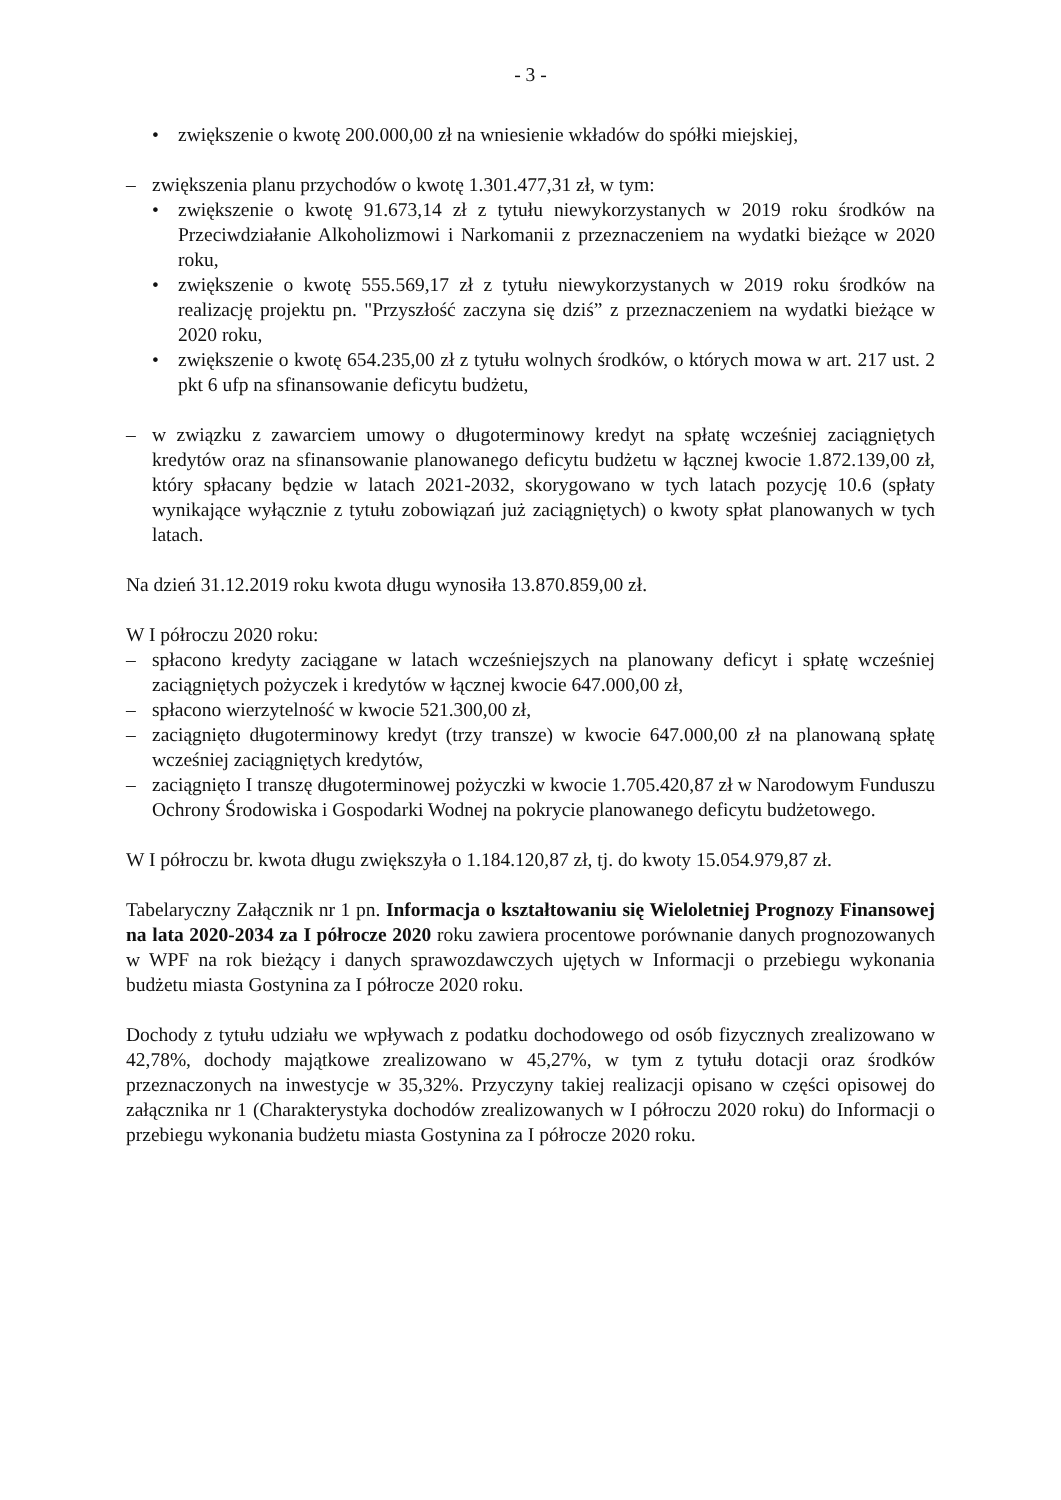- 3 -
• zwiększenie o kwotę 200.000,00 zł na wniesienie wkładów do spółki miejskiej,
– zwiększenia planu przychodów o kwotę 1.301.477,31 zł, w tym:
• zwiększenie o kwotę 91.673,14 zł z tytułu niewykorzystanych w 2019 roku środków na Przeciwdziałanie Alkoholizmowi i Narkomanii z przeznaczeniem na wydatki bieżące w 2020 roku,
• zwiększenie o kwotę 555.569,17 zł z tytułu niewykorzystanych w 2019 roku środków na realizację projektu pn. "Przyszłość zaczyna się dziś” z przeznaczeniem na wydatki bieżące w 2020 roku,
• zwiększenie o kwotę 654.235,00 zł z tytułu wolnych środków, o których mowa w art. 217 ust. 2 pkt 6 ufp na sfinansowanie deficytu budżetu,
– w związku z zawarciem umowy o długoterminowy kredyt na spłatę wcześniej zaciągniętych kredytów oraz na sfinansowanie planowanego deficytu budżetu w łącznej kwocie 1.872.139,00 zł, który spłacany będzie w latach 2021-2032, skorygowano w tych latach pozycję 10.6 (spłaty wynikające wyłącznie z tytułu zobowiązań już zaciągniętych) o kwoty spłat planowanych w tych latach.
Na dzień 31.12.2019 roku kwota długu wynosiła 13.870.859,00 zł.
W I półroczu 2020 roku:
– spłacono kredyty zaciągane w latach wcześniejszych na planowany deficyt i spłatę wcześniej zaciągniętych pożyczek i kredytów w łącznej kwocie 647.000,00 zł,
– spłacono wierzytelność w kwocie 521.300,00 zł,
– zaciągnięto długoterminowy kredyt (trzy transze) w kwocie 647.000,00 zł na planowaną spłatę wcześniej zaciągniętych kredytów,
– zaciągnięto I transzę długoterminowej pożyczki w kwocie 1.705.420,87 zł w Narodowym Funduszu Ochrony Środowiska i Gospodarki Wodnej na pokrycie planowanego deficytu budżetowego.
W I półroczu br. kwota długu zwiększyła o 1.184.120,87 zł, tj. do kwoty 15.054.979,87 zł.
Tabelaryczny Załącznik nr 1 pn. Informacja o kształtowaniu się Wieloletniej Prognozy Finansowej na lata 2020-2034 za I półrocze 2020 roku zawiera procentowe porównanie danych prognozowanych w WPF na rok bieżący i danych sprawozdawczych ujętych w Informacji o przebiegu wykonania budżetu miasta Gostynina za I półrocze 2020 roku.
Dochody z tytułu udziału we wpływach z podatku dochodowego od osób fizycznych zrealizowano w 42,78%, dochody majątkowe zrealizowano w 45,27%, w tym z tytułu dotacji oraz środków przeznaczonych na inwestycje w 35,32%. Przyczyny takiej realizacji opisano w części opisowej do załącznika nr 1 (Charakterystyka dochodów zrealizowanych w I półroczu 2020 roku) do Informacji o przebiegu wykonania budżetu miasta Gostynina za I półrocze 2020 roku.